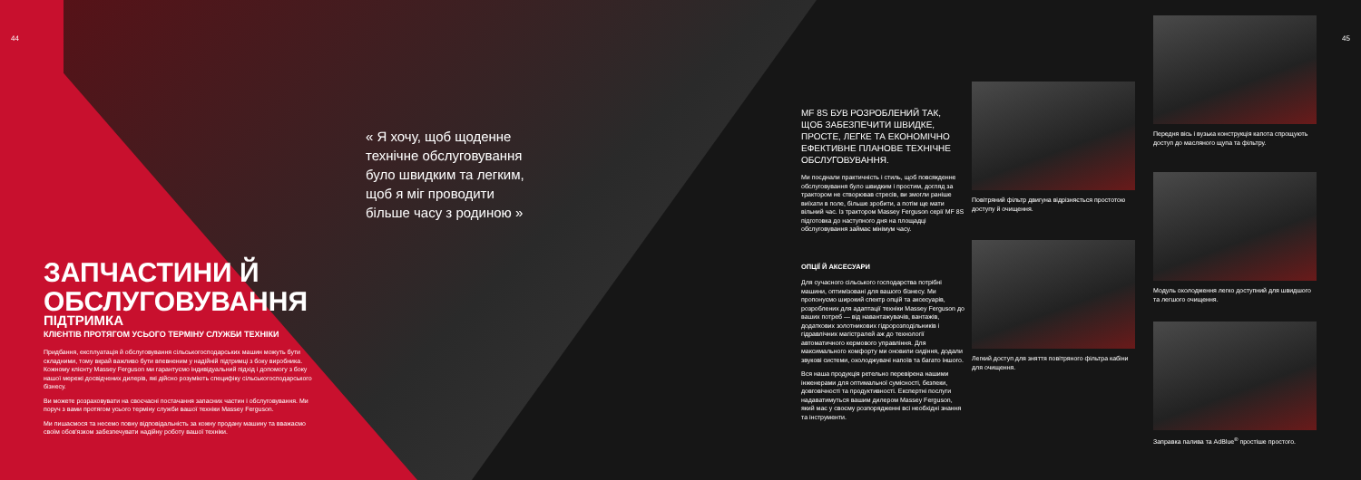44 45
ЗАПЧАСТИНИ Й ОБСЛУГОВУВАННЯ
ПІДТРИМКА
КЛІЄНТІВ ПРОТЯГОМ УСЬОГО ТЕРМІНУ СЛУЖБИ ТЕХНІКИ
Придбання, експлуатація й обслуговування сільськогосподарських машин можуть бути складними, тому вкрай важливо бути впевненим у надійній підтримці з боку виробника. Кожному клієнту Massey Ferguson ми гарантуємо індивідуальний підхід і допомогу з боку нашої мережі досвідчених дилерів, які дійсно розуміють специфіку сільськогосподарського бізнесу.
Ви можете розраховувати на своєчасні постачання запасних частин і обслуговування. Ми поруч з вами протягом усього терміну служби вашої техніки Massey Ferguson.
Ми пишаємося та несемо повну відповідальність за кожну продану машину та вважаємо своїм обов'язком забезпечувати надійну роботу вашої техніки.
« Я хочу, щоб щоденне технічне обслуговування було швидким та легким, щоб я міг проводити більше часу з родиною »
MF 8S БУВ РОЗРОБЛЕНИЙ ТАК, ЩОБ ЗАБЕЗПЕЧИТИ ШВИДКЕ, ПРОСТЕ, ЛЕГКЕ ТА ЕКОНОМІЧНО ЕФЕКТИВНЕ ПЛАНОВЕ ТЕХНІЧНЕ ОБСЛУГОВУВАННЯ.
Ми поєднали практичність і стиль, щоб повсякденне обслуговування було швидким і простим, догляд за трактором не створював стресів, ви змогли раніше виїхати в поле, більше зробити, а потім ще мати вільний час. Із трактором Massey Ferguson серії MF 8S підготовка до наступного дня на площадці обслуговування займає мінімум часу.
ОПЦІЇ Й АКСЕСУАРИ
Для сучасного сільського господарства потрібні машини, оптимізовані для вашого бізнесу. Ми пропонуємо широкий спектр опцій та аксесуарів, розроблених для адаптації техніки Massey Ferguson до ваших потреб — від навантажувачів, вантажів, додаткових золотникових гідророзподільників і гідравлічних магістралей аж до технології автоматичного кермового управління. Для максимального комфорту ми оновили сидіння, додали звукові системи, охолоджувачі напоїв та багато іншого.
Вся наша продукція ретельно перевірена нашими інженерами для оптимальної сумісності, безпеки, довговічності та продуктивності. Експертні послуги надаватимуться вашим дилером Massey Ferguson, який має у своєму розпорядженні всі необхідні знання та інструменти.
Повітряний фільтр двигуна відрізняється простотою доступу й очищення.
Легкий доступ для зняття повітряного фільтра кабіни для очищення.
Передня вісь і вузька конструкція капота спрощують доступ до масляного щупа та фільтру.
Модуль охолодження легко доступний для швидшого та легшого очищення.
Заправка палива та AdBlue<sup>®</sup> простіше простого.